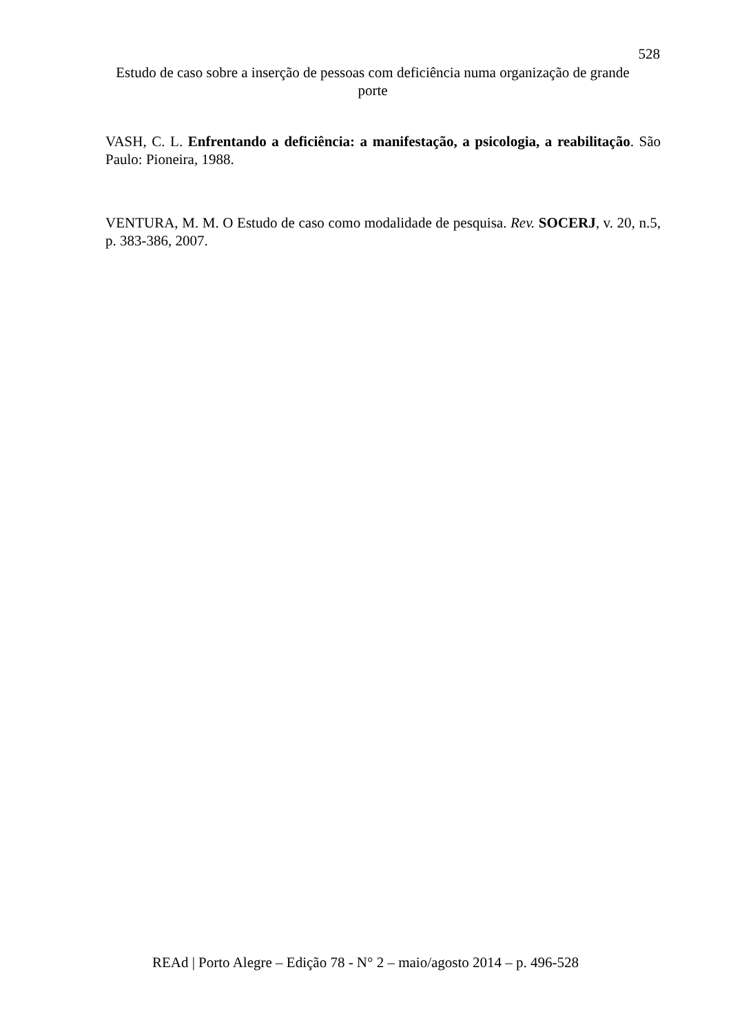528
Estudo de caso sobre a inserção de pessoas com deficiência numa organização de grande porte
VASH, C. L. Enfrentando a deficiência: a manifestação, a psicologia, a reabilitação. São Paulo: Pioneira, 1988.
VENTURA, M. M. O Estudo de caso como modalidade de pesquisa. Rev. SOCERJ, v. 20, n.5, p. 383-386, 2007.
REAd | Porto Alegre – Edição 78 - N° 2 – maio/agosto 2014 – p. 496-528